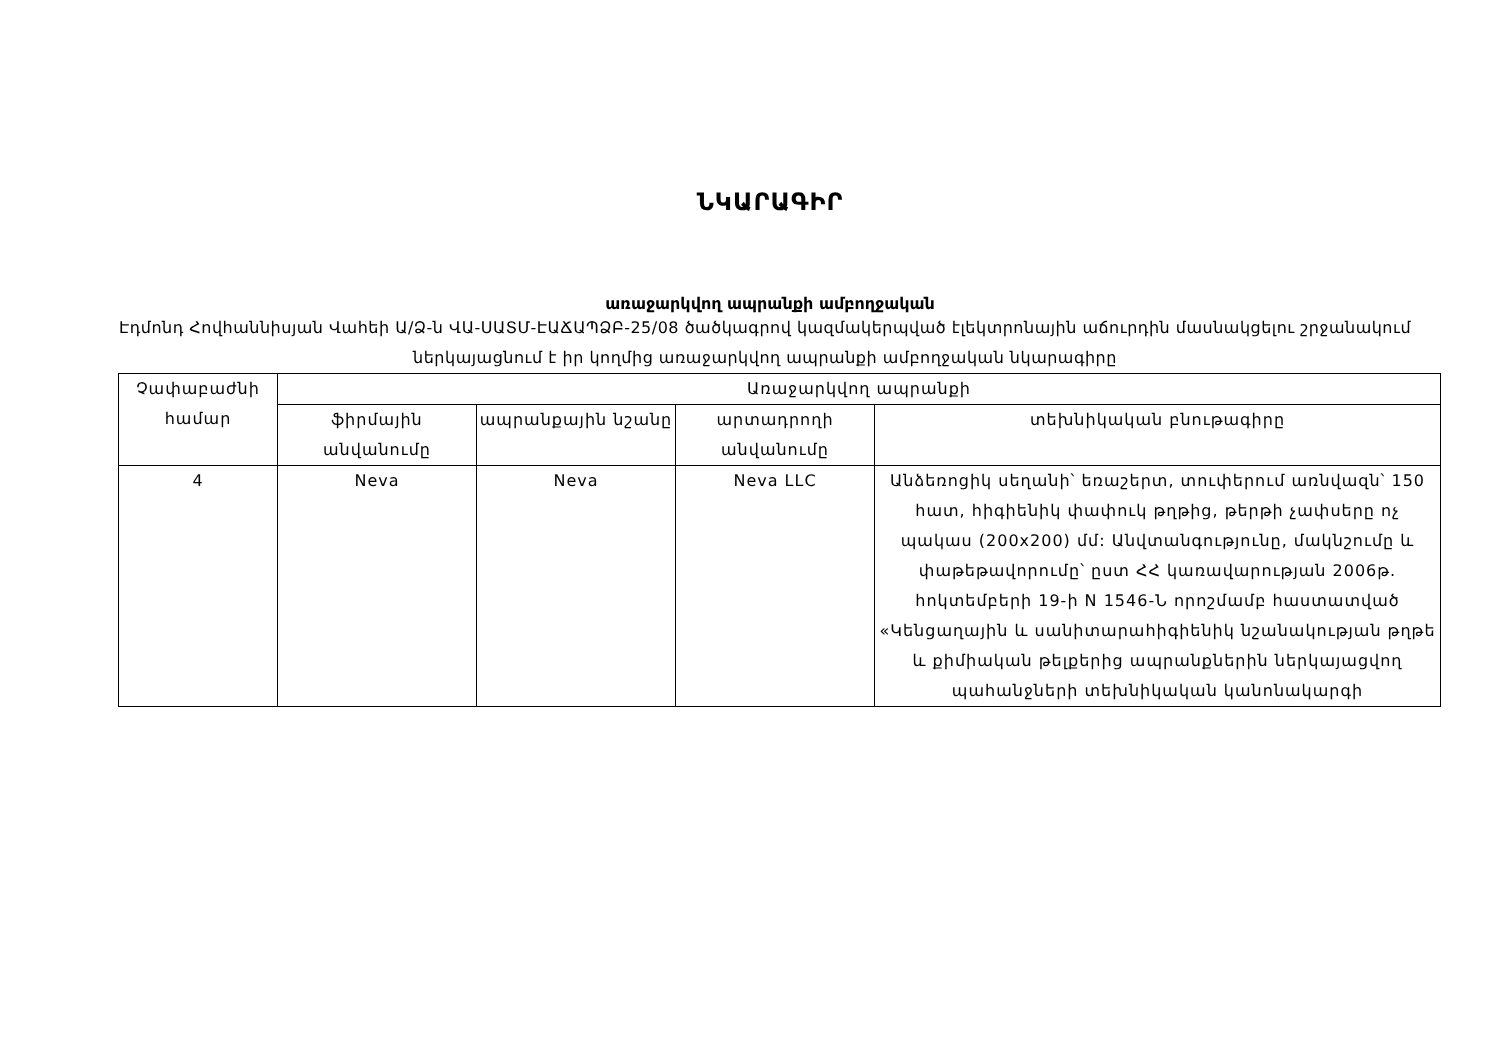ՆԿԱՐԱԳԻՐ
առաջարկվող ապրանքի ամբողջական
Էդմոնդ Հովհաննիսյան Վահեի Ա/Ձ-ն ՎԱ-ՍԱՏՄ-ԷԱՃԱՊՁԲ-25/08 ծածկագրով կազմակերպված էլեկտրոնային աճուրդին մասնակցելու շրջանակում ներկայացնում է իր կողմից առաջարկվող ապրանքի ամբողջական նկարագիրը
| Չափաբաժնի համար | Առաջարկվող ապրանքի | | | |
| --- | --- | --- | --- | --- |
| | ֆիրմային անվանումը | ապրանքային նշանը | արտադրողի անվանումը | տեխնիկական բնութագիրը |
| 4 | Neva | Neva | Neva LLC | Անձեռոցիկ սեղանի՝ եռաշերտ, տուփերում առնվազն՝ 150 հատ, հիգիենիկ փափուկ թղթից, թերթի չափսերը ոչ պակաս (200x200) մմ: Անվտանգությունը, մակնշումը և փաթեթավորումը՝ ըստ ՀՀ կառավարության 2006թ. հոկտեմբերի 19-ի N 1546-Ն որոշմամբ հաստատված «Կենցաղային և սանիտարահիգիենիկ նշանակության թղթե և քիմիական թելքերից ապրանքներին ներկայացվող պահանջների տեխնիկական կանոնակարգի |